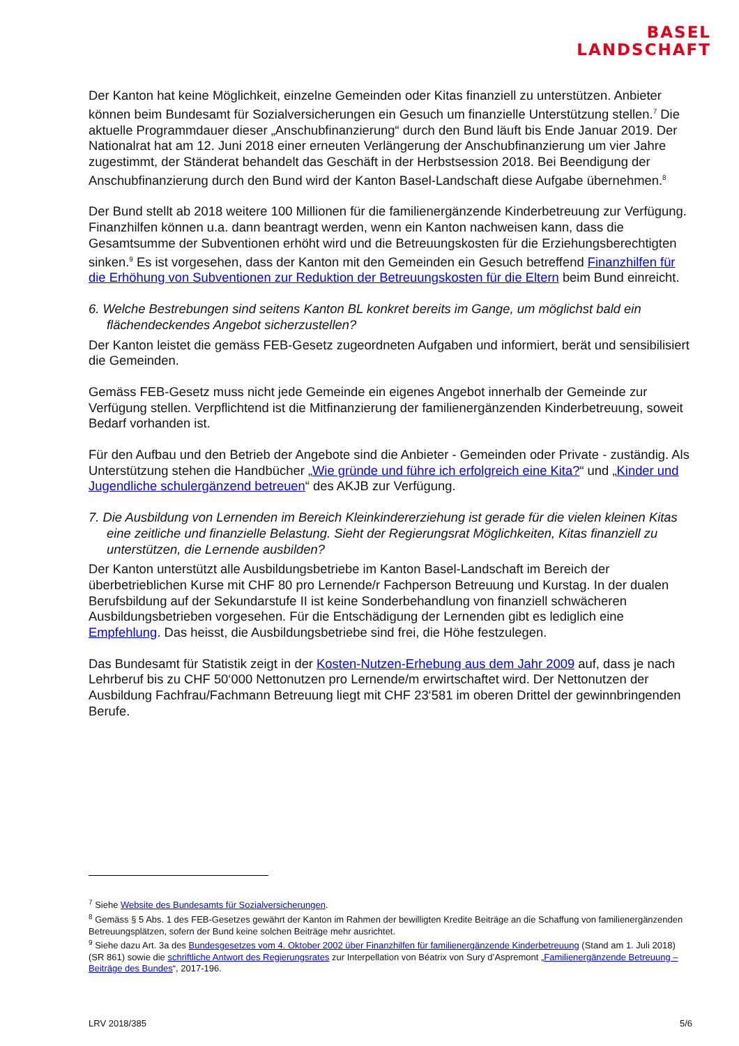BASEL
LANDSCHAFT
Der Kanton hat keine Möglichkeit, einzelne Gemeinden oder Kitas finanziell zu unterstützen. Anbieter können beim Bundesamt für Sozialversicherungen ein Gesuch um finanzielle Unterstützung stellen.<sup>7</sup> Die aktuelle Programmdauer dieser „Anschubfinanzierung“ durch den Bund läuft bis Ende Januar 2019. Der Nationalrat hat am 12. Juni 2018 einer erneuten Verlängerung der Anschubfinanzierung um vier Jahre zugestimmt, der Ständerat behandelt das Geschäft in der Herbstsession 2018. Bei Beendigung der Anschubfinanzierung durch den Bund wird der Kanton Basel-Landschaft diese Aufgabe übernehmen.<sup>8</sup>
Der Bund stellt ab 2018 weitere 100 Millionen für die familienergänzende Kinderbetreuung zur Verfügung. Finanzhilfen können u.a. dann beantragt werden, wenn ein Kanton nachweisen kann, dass die Gesamtsumme der Subventionen erhöht wird und die Betreuungskosten für die Erziehungsberechtigten sinken.<sup>9</sup> Es ist vorgesehen, dass der Kanton mit den Gemeinden ein Gesuch betreffend Finanzhilfen für die Erhöhung von Subventionen zur Reduktion der Betreuungskosten für die Eltern beim Bund einreicht.
6. Welche Bestrebungen sind seitens Kanton BL konkret bereits im Gange, um möglichst bald ein flächendeckendes Angebot sicherzustellen?
Der Kanton leistet die gemäss FEB-Gesetz zugeordneten Aufgaben und informiert, berät und sensibilisiert die Gemeinden.
Gemäss FEB-Gesetz muss nicht jede Gemeinde ein eigenes Angebot innerhalb der Gemeinde zur Verfügung stellen. Verpflichtend ist die Mitfinanzierung der familienergänzenden Kinderbetreuung, soweit Bedarf vorhanden ist.
Für den Aufbau und den Betrieb der Angebote sind die Anbieter - Gemeinden oder Private - zuständig. Als Unterstützung stehen die Handbücher „Wie gründe und führe ich erfolgreich eine Kita?“ und „Kinder und Jugendliche schulergänzend betreuen“ des AKJB zur Verfügung.
7. Die Ausbildung von Lernenden im Bereich Kleinkindererziehung ist gerade für die vielen kleinen Kitas eine zeitliche und finanzielle Belastung. Sieht der Regierungsrat Möglichkeiten, Kitas finanziell zu unterstützen, die Lernende ausbilden?
Der Kanton unterstützt alle Ausbildungsbetriebe im Kanton Basel-Landschaft im Bereich der überbetrieblichen Kurse mit CHF 80 pro Lernende/r Fachperson Betreuung und Kurstag. In der dualen Berufsbildung auf der Sekundarstufe II ist keine Sonderbehandlung von finanziell schwächeren Ausbildungsbetrieben vorgesehen. Für die Entschädigung der Lernenden gibt es lediglich eine Empfehlung. Das heisst, die Ausbildungsbetriebe sind frei, die Höhe festzulegen.
Das Bundesamt für Statistik zeigt in der Kosten-Nutzen-Erhebung aus dem Jahr 2009 auf, dass je nach Lehrberuf bis zu CHF 50‘000 Nettonutzen pro Lernende/m erwirtschaftet wird. Der Nettonutzen der Ausbildung Fachfrau/Fachmann Betreuung liegt mit CHF 23‘581 im oberen Drittel der gewinnbringenden Berufe.
<sup>7</sup> Siehe Website des Bundesamts für Sozialversicherungen.
<sup>8</sup> Gemäss § 5 Abs. 1 des FEB-Gesetzes gewährt der Kanton im Rahmen der bewilligten Kredite Beiträge an die Schaffung von familienergänzenden Betreuungsplätzen, sofern der Bund keine solchen Beiträge mehr ausrichtet.
<sup>9</sup> Siehe dazu Art. 3a des Bundesgesetzes vom 4. Oktober 2002 über Finanzhilfen für familienergänzende Kinderbetreuung (Stand am 1. Juli 2018) (SR 861) sowie die schriftliche Antwort des Regierungsrates zur Interpellation von Béatrix von Sury d’Aspremont „Familienergänzende Betreuung – Beiträge des Bundes“, 2017-196.
LRV 2018/385 5/6